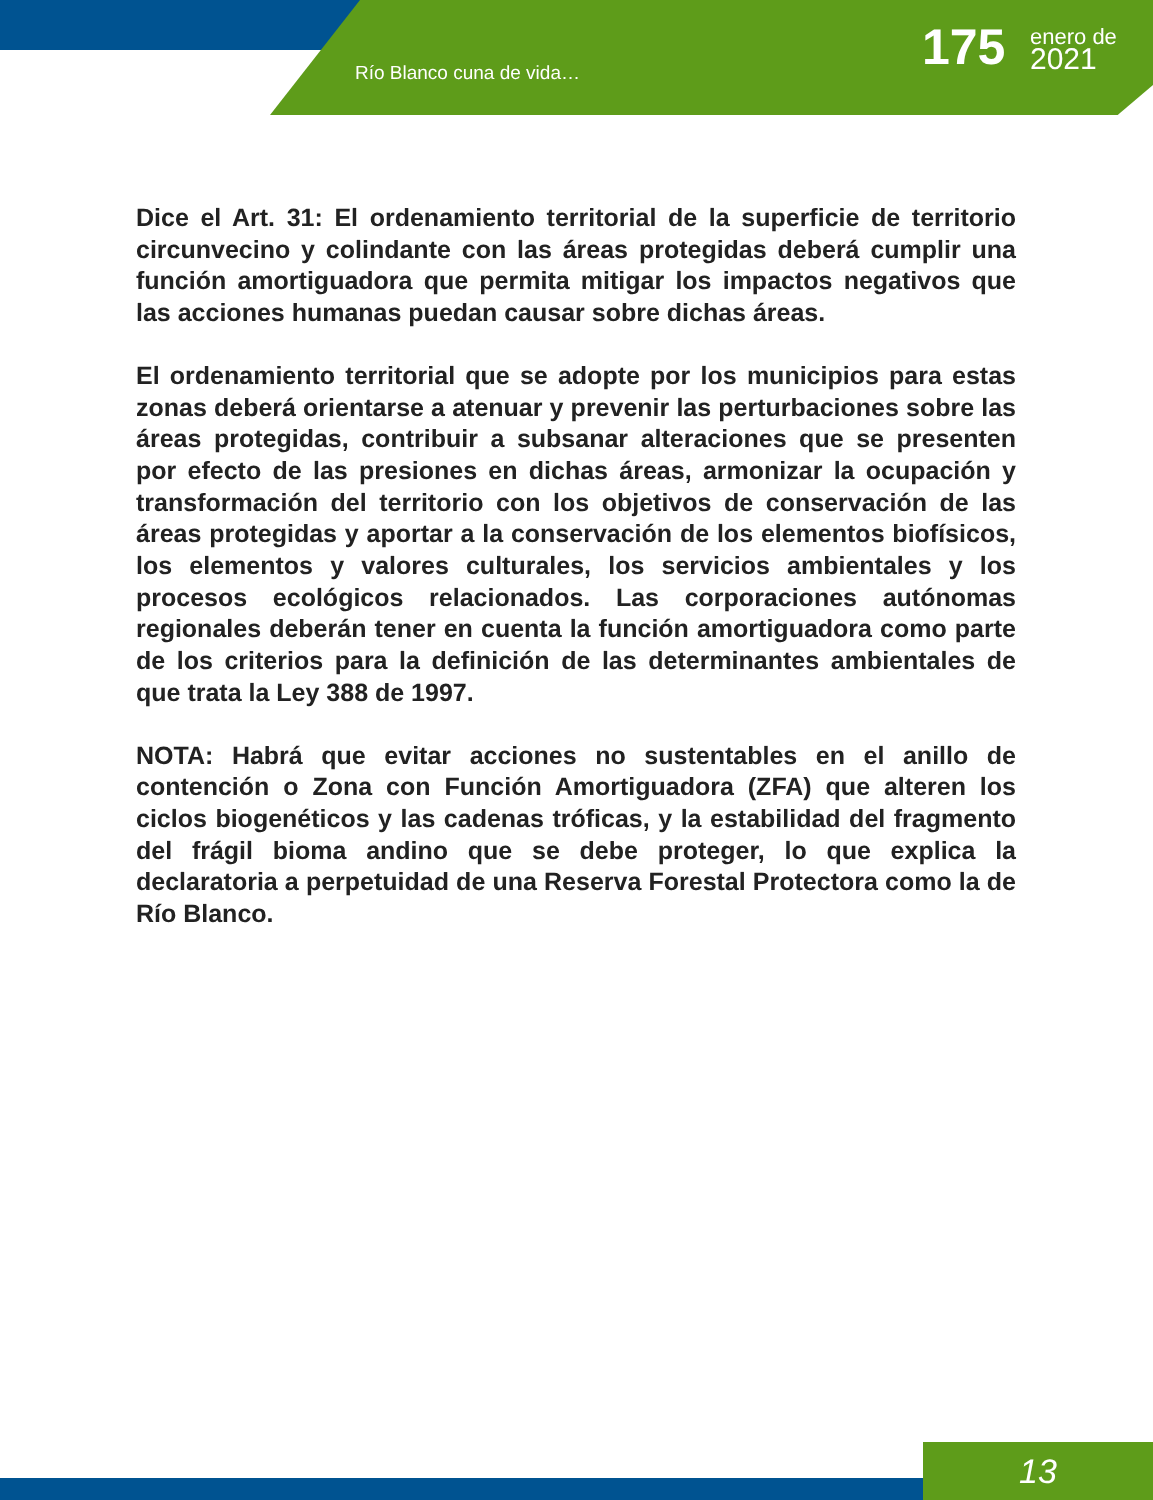Río Blanco cuna de vida… 175 enero de
2021
Dice el Art. 31: El ordenamiento territorial de la superficie de territorio circunvecino y colindante con las áreas protegidas deberá cumplir una función amortiguadora que permita mitigar los impactos negativos que las acciones humanas puedan causar sobre dichas áreas.
El ordenamiento territorial que se adopte por los municipios para estas zonas deberá orientarse a atenuar y prevenir las perturbaciones sobre las áreas protegidas, contribuir a subsanar alteraciones que se presenten por efecto de las presiones en dichas áreas, armonizar la ocupación y transformación del territorio con los objetivos de conservación de las áreas protegidas y aportar a la conservación de los elementos biofísicos, los elementos y valores culturales, los servicios ambientales y los procesos ecológicos relacionados. Las corporaciones autónomas regionales deberán tener en cuenta la función amortiguadora como parte de los criterios para la definición de las determinantes ambientales de que trata la Ley 388 de 1997.
NOTA: Habrá que evitar acciones no sustentables en el anillo de contención o Zona con Función Amortiguadora (ZFA) que alteren los ciclos biogenéticos y las cadenas tróficas, y la estabilidad del fragmento del frágil bioma andino que se debe proteger, lo que explica la declaratoria a perpetuidad de una Reserva Forestal Protectora como la de Río Blanco.
13